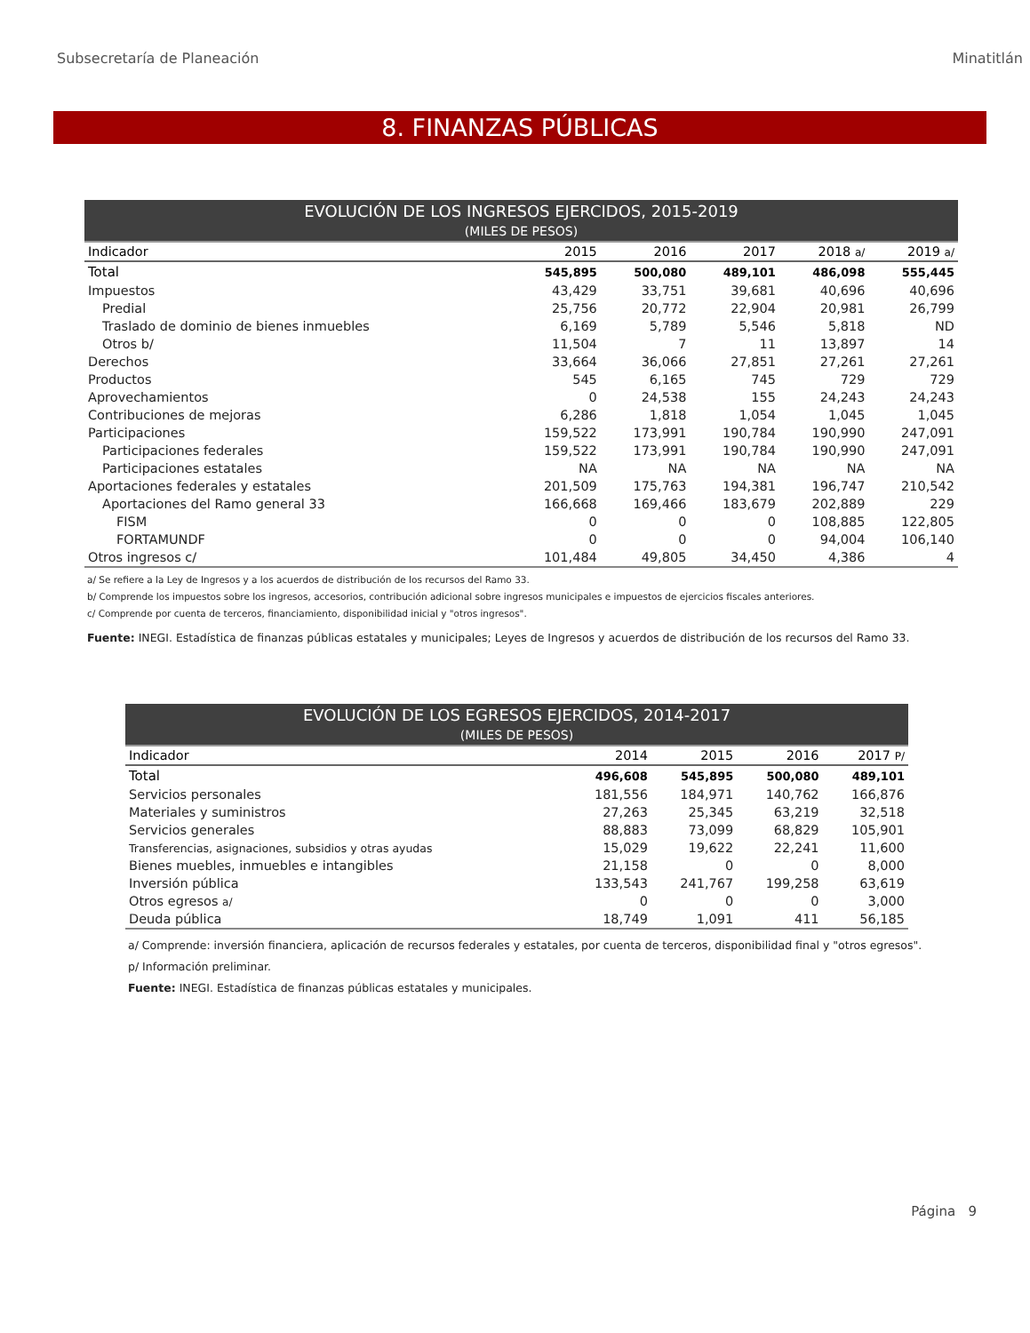Subsecretaría de Planeación Minatitlán
8. FINANZAS PÚBLICAS
| EVOLUCIÓN DE LOS INGRESOS EJERCIDOS, 2015-2019 (MILES DE PESOS) | | | | | |
| --- | --- | --- | --- | --- | --- |
| Indicador | 2015 | 2016 | 2017 | 2018 a/ | 2019 a/ |
| Total | 545,895 | 500,080 | 489,101 | 486,098 | 555,445 |
| Impuestos | 43,429 | 33,751 | 39,681 | 40,696 | 40,696 |
| Predial | 25,756 | 20,772 | 22,904 | 20,981 | 26,799 |
| Traslado de dominio de bienes inmuebles | 6,169 | 5,789 | 5,546 | 5,818 | ND |
| Otros b/ | 11,504 | 7 | 11 | 13,897 | 14 |
| Derechos | 33,664 | 36,066 | 27,851 | 27,261 | 27,261 |
| Productos | 545 | 6,165 | 745 | 729 | 729 |
| Aprovechamientos | 0 | 24,538 | 155 | 24,243 | 24,243 |
| Contribuciones de mejoras | 6,286 | 1,818 | 1,054 | 1,045 | 1,045 |
| Participaciones | 159,522 | 173,991 | 190,784 | 190,990 | 247,091 |
| Participaciones federales | 159,522 | 173,991 | 190,784 | 190,990 | 247,091 |
| Participaciones estatales | NA | NA | NA | NA | NA |
| Aportaciones federales y estatales | 201,509 | 175,763 | 194,381 | 196,747 | 210,542 |
| Aportaciones del Ramo general 33 | 166,668 | 169,466 | 183,679 | 202,889 | 229 |
| FISM | 0 | 0 | 0 | 108,885 | 122,805 |
| FORTAMUNDF | 0 | 0 | 0 | 94,004 | 106,140 |
| Otros ingresos c/ | 101,484 | 49,805 | 34,450 | 4,386 | 4 |
a/ Se refiere a la Ley de Ingresos y a los acuerdos de distribución de los recursos del Ramo 33.
b/ Comprende los impuestos sobre los ingresos, accesorios, contribución adicional sobre ingresos municipales e impuestos de ejercicios fiscales anteriores.
c/ Comprende por cuenta de terceros, financiamiento, disponibilidad inicial y "otros ingresos".
Fuente: INEGI. Estadística de finanzas públicas estatales y municipales; Leyes de Ingresos y acuerdos de distribución de los recursos del Ramo 33.
| EVOLUCIÓN DE LOS EGRESOS EJERCIDOS, 2014-2017 (MILES DE PESOS) | | | | |
| --- | --- | --- | --- | --- |
| Indicador | 2014 | 2015 | 2016 | 2017 P/ |
| Total | 496,608 | 545,895 | 500,080 | 489,101 |
| Servicios personales | 181,556 | 184,971 | 140,762 | 166,876 |
| Materiales y suministros | 27,263 | 25,345 | 63,219 | 32,518 |
| Servicios generales | 88,883 | 73,099 | 68,829 | 105,901 |
| Transferencias, asignaciones, subsidios y otras ayudas | 15,029 | 19,622 | 22,241 | 11,600 |
| Bienes muebles, inmuebles e intangibles | 21,158 | 0 | 0 | 8,000 |
| Inversión pública | 133,543 | 241,767 | 199,258 | 63,619 |
| Otros egresos a/ | 0 | 0 | 0 | 3,000 |
| Deuda pública | 18,749 | 1,091 | 411 | 56,185 |
a/ Comprende: inversión financiera, aplicación de recursos federales y estatales, por cuenta de terceros, disponibilidad final y "otros egresos".
p/ Información preliminar.
Fuente: INEGI. Estadística de finanzas públicas estatales y municipales.
Página 9